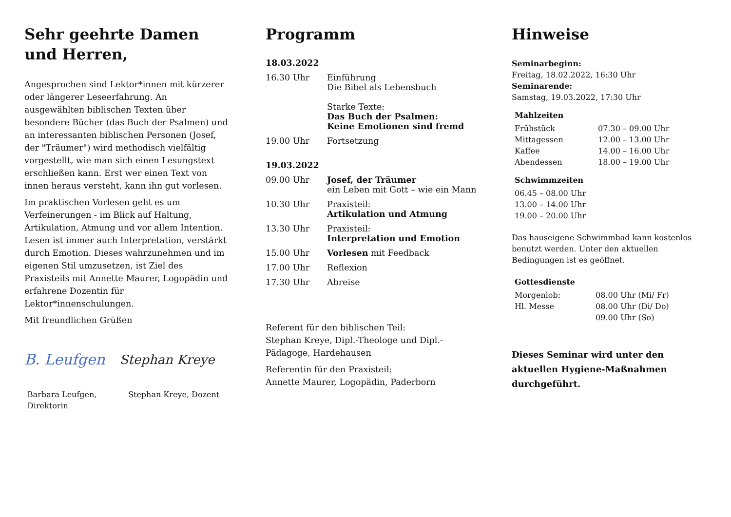Sehr geehrte Damen und Herren,
Angesprochen sind Lektor*innen mit kürzerer oder längerer Leseerfahrung. An ausgewählten biblischen Texten über besondere Bücher (das Buch der Psalmen) und an interessanten biblischen Personen (Josef, der "Träumer") wird methodisch vielfältig vorgestellt, wie man sich einen Lesungstext erschließen kann. Erst wer einen Text von innen heraus versteht, kann ihn gut vorlesen.
Im praktischen Vorlesen geht es um Verfeinerungen - im Blick auf Haltung, Artikulation, Atmung und vor allem Intention. Lesen ist immer auch Interpretation, verstärkt durch Emotion. Dieses wahrzunehmen und im eigenen Stil umzusetzen, ist Ziel des Praxisteils mit Annette Maurer, Logopädin und erfahrene Dozentin für Lektor*innenschulungen.
Mit freundlichen Grüßen
B. Leufgen Stephan Kreye
Barbara Leufgen,
Direktorin
Stephan Kreye, Dozent
Programm
| 18.03.2022 | |
| 16.30 Uhr | Einführung Die Bibel als Lebensbuch Starke Texte: Das Buch der Psalmen: Keine Emotionen sind fremd |
| 19.00 Uhr | Fortsetzung |
| 19.03.2022 | |
| 09.00 Uhr | Josef, der Träumer ein Leben mit Gott – wie ein Mann |
| 10.30 Uhr | Praxisteil: Artikulation und Atmung |
| 13.30 Uhr | Praxisteil: Interpretation und Emotion |
| 15.00 Uhr | Vorlesen mit Feedback |
| 17.00 Uhr | Reflexion |
| 17.30 Uhr | Abreise |
Referent für den biblischen Teil:
Stephan Kreye, Dipl.-Theologe und Dipl.-Pädagoge, Hardehausen
Referentin für den Praxisteil:
Annette Maurer, Logopädin, Paderborn
Hinweise
Seminarbeginn:
Freitag, 18.02.2022, 16:30 Uhr
Seminarende:
Samstag, 19.03.2022, 17:30 Uhr
Mahlzeiten
| Frühstück | 07.30 – 09.00 Uhr |
| Mittagessen | 12.00 – 13.00 Uhr |
| Kaffee | 14.00 – 16.00 Uhr |
| Abendessen | 18.00 – 19.00 Uhr |
Schwimmzeiten
06.45 – 08.00 Uhr
13.00 – 14.00 Uhr
19.00 – 20.00 Uhr
Das hauseigene Schwimmbad kann kostenlos benutzt werden. Unter den aktuellen Bedingungen ist es geöffnet.
Gottesdienste
| Morgenlob: | 08.00 Uhr (Mi/ Fr) |
| Hl. Messe | 08.00 Uhr (Di/ Do) |
| | 09.00 Uhr (So) |
Dieses Seminar wird unter den aktuellen Hygiene-Maßnahmen durchgeführt.